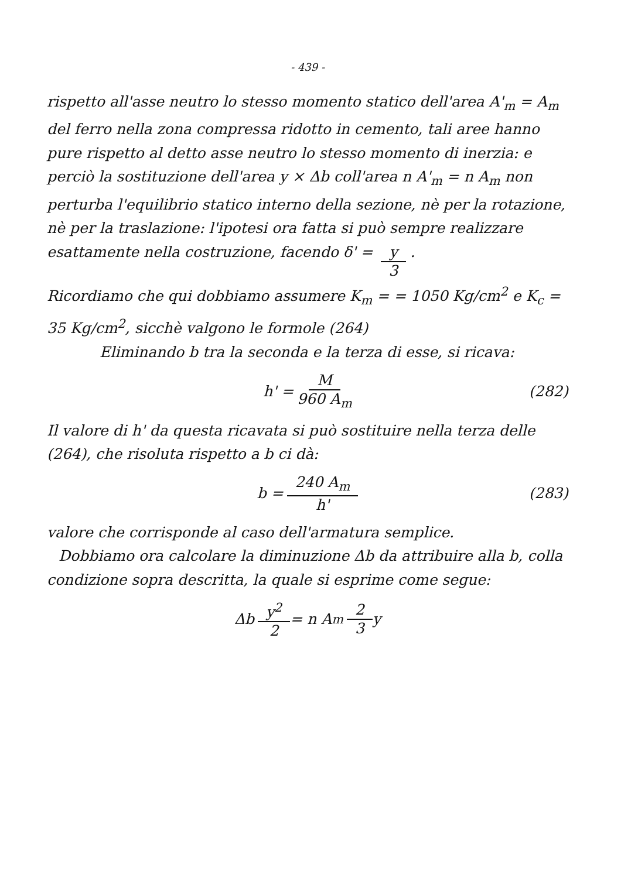- 439 -
rispetto all'asse neutro lo stesso momento statico dell'area A'<sub>m</sub> = A<sub>m</sub> del ferro nella zona compressa ridotto in cemento, tali aree hanno pure rispetto al detto asse neutro lo stesso momento di inerzia: e perciò la sostituzione dell'area y × Δb coll'area n A'<sub>m</sub> = n A<sub>m</sub> non perturba l'equilibrio statico interno della sezione, nè per la rotazione, nè per la traslazione: l'ipotesi ora fatta si può sempre realizzare esattamente nella costruzione, facendo δ' = y 3 .
Ricordiamo che qui dobbiamo assumere K<sub>m</sub> = = 1050 Kg/cm<sup>2</sup> e K<sub>c</sub> = 35 Kg/cm<sup>2</sup>, sicchè valgono le formole (264)
Eliminando b tra la seconda e la terza di esse, si ricava:
h' = M 960 A<sub>m</sub> (282)
Il valore di h' da questa ricavata si può sostituire nella terza delle (264), che risoluta rispetto a b ci dà:
b = 240 A<sub>m</sub> h' (283)
valore che corrisponde al caso dell'armatura semplice.
Dobbiamo ora calcolare la diminuzione Δb da attribuire alla b, colla condizione sopra descritta, la quale si esprime come segue:
Δb y<sup>2</sup> 2 = n A<sub>m</sub> 2 3 y